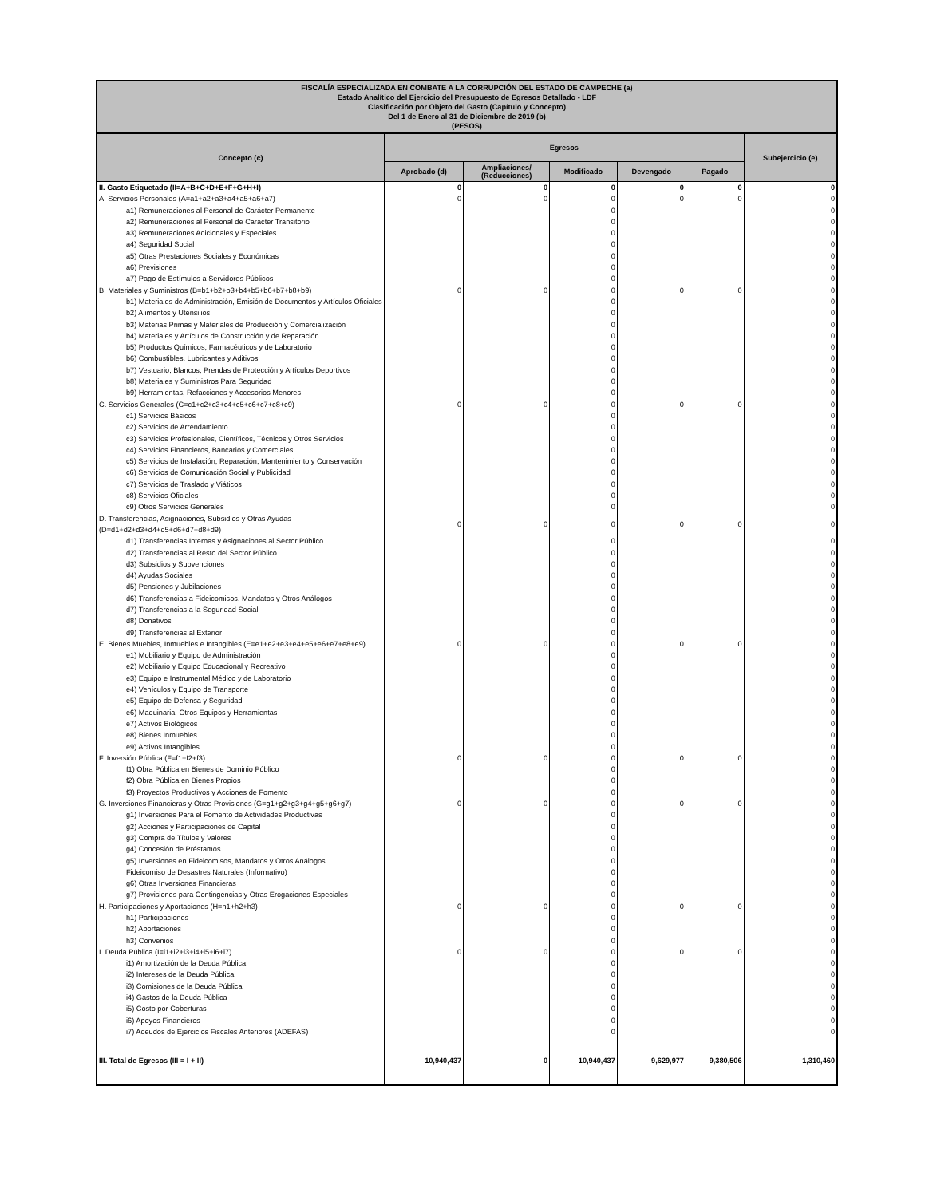| FISCALÍA ESPECIALIZADA EN COMBATE A LA CORRUPCIÓN DEL ESTADO DE CAMPECHE (a) Estado Analítico del Ejercicio del Presupuesto de Egresos Detallado - LDF Clasificación por Objeto del Gasto (Capítulo y Concepto) Del 1 de Enero al 31 de Diciembre de 2019 (b) (PESOS) | | | | | | |
| Concepto (c) | Egresos | | | | | Subejercicio (e) |
| | Aprobado (d) | Ampliaciones/ (Reducciones) | Modificado | Devengado | Pagado | |
| II. Gasto Etiquetado (II=A+B+C+D+E+F+G+H+I) | 0 | 0 | 0 | 0 | 0 | 0 |
| A. Servicios Personales (A=a1+a2+a3+a4+a5+a6+a7) | 0 | 0 | 0 | 0 | 0 | 0 |
| a1) Remuneraciones al Personal de Carácter Permanente | | | 0 | | | 0 |
| a2) Remuneraciones al Personal de Carácter Transitorio | | | 0 | | | 0 |
| a3) Remuneraciones Adicionales y Especiales | | | 0 | | | 0 |
| a4) Seguridad Social | | | 0 | | | 0 |
| a5) Otras Prestaciones Sociales y Económicas | | | 0 | | | 0 |
| a6) Previsiones | | | 0 | | | 0 |
| a7) Pago de Estímulos a Servidores Públicos | | | 0 | | | 0 |
| B. Materiales y Suministros (B=b1+b2+b3+b4+b5+b6+b7+b8+b9) | 0 | 0 | 0 | 0 | 0 | 0 |
| b1) Materiales de Administración, Emisión de Documentos y Artículos Oficiales | | | 0 | | | 0 |
| b2) Alimentos y Utensilios | | | 0 | | | 0 |
| b3) Materias Primas y Materiales de Producción y Comercialización | | | 0 | | | 0 |
| b4) Materiales y Artículos de Construcción y de Reparación | | | 0 | | | 0 |
| b5) Productos Químicos, Farmacéuticos y de Laboratorio | | | 0 | | | 0 |
| b6) Combustibles, Lubricantes y Aditivos | | | 0 | | | 0 |
| b7) Vestuario, Blancos, Prendas de Protección y Artículos Deportivos | | | 0 | | | 0 |
| b8) Materiales y Suministros Para Seguridad | | | 0 | | | 0 |
| b9) Herramientas, Refacciones y Accesorios Menores | | | 0 | | | 0 |
| C. Servicios Generales (C=c1+c2+c3+c4+c5+c6+c7+c8+c9) | 0 | 0 | 0 | 0 | 0 | 0 |
| c1) Servicios Básicos | | | 0 | | | 0 |
| c2) Servicios de Arrendamiento | | | 0 | | | 0 |
| c3) Servicios Profesionales, Científicos, Técnicos y Otros Servicios | | | 0 | | | 0 |
| c4) Servicios Financieros, Bancarios y Comerciales | | | 0 | | | 0 |
| c5) Servicios de Instalación, Reparación, Mantenimiento y Conservación | | | 0 | | | 0 |
| c6) Servicios de Comunicación Social y Publicidad | | | 0 | | | 0 |
| c7) Servicios de Traslado y Viáticos | | | 0 | | | 0 |
| c8) Servicios Oficiales | | | 0 | | | 0 |
| c9) Otros Servicios Generales | | | 0 | | | 0 |
| D. Transferencias, Asignaciones, Subsidios y Otras Ayudas (D=d1+d2+d3+d4+d5+d6+d7+d8+d9) | 0 | 0 | 0 | 0 | 0 | 0 |
| d1) Transferencias Internas y Asignaciones al Sector Público | | | 0 | | | 0 |
| d2) Transferencias al Resto del Sector Público | | | 0 | | | 0 |
| d3) Subsidios y Subvenciones | | | 0 | | | 0 |
| d4) Ayudas Sociales | | | 0 | | | 0 |
| d5) Pensiones y Jubilaciones | | | 0 | | | 0 |
| d6) Transferencias a Fideicomisos, Mandatos y Otros Análogos | | | 0 | | | 0 |
| d7) Transferencias a la Seguridad Social | | | 0 | | | 0 |
| d8) Donativos | | | 0 | | | 0 |
| d9) Transferencias al Exterior | | | 0 | | | 0 |
| E. Bienes Muebles, Inmuebles e Intangibles (E=e1+e2+e3+e4+e5+e6+e7+e8+e9) | 0 | 0 | 0 | 0 | 0 | 0 |
| e1) Mobiliario y Equipo de Administración | | | 0 | | | 0 |
| e2) Mobiliario y Equipo Educacional y Recreativo | | | 0 | | | 0 |
| e3) Equipo e Instrumental Médico y de Laboratorio | | | 0 | | | 0 |
| e4) Vehículos y Equipo de Transporte | | | 0 | | | 0 |
| e5) Equipo de Defensa y Seguridad | | | 0 | | | 0 |
| e6) Maquinaria, Otros Equipos y Herramientas | | | 0 | | | 0 |
| e7) Activos Biológicos | | | 0 | | | 0 |
| e8) Bienes Inmuebles | | | 0 | | | 0 |
| e9) Activos Intangibles | | | 0 | | | 0 |
| F. Inversión Pública (F=f1+f2+f3) | 0 | 0 | 0 | 0 | 0 | 0 |
| f1) Obra Pública en Bienes de Dominio Público | | | 0 | | | 0 |
| f2) Obra Pública en Bienes Propios | | | 0 | | | 0 |
| f3) Proyectos Productivos y Acciones de Fomento | | | 0 | | | 0 |
| G. Inversiones Financieras y Otras Provisiones (G=g1+g2+g3+g4+g5+g6+g7) | 0 | 0 | 0 | 0 | 0 | 0 |
| g1) Inversiones Para el Fomento de Actividades Productivas | | | 0 | | | 0 |
| g2) Acciones y Participaciones de Capital | | | 0 | | | 0 |
| g3) Compra de Títulos y Valores | | | 0 | | | 0 |
| g4) Concesión de Préstamos | | | 0 | | | 0 |
| g5) Inversiones en Fideicomisos, Mandatos y Otros Análogos | | | 0 | | | 0 |
| Fideicomiso de Desastres Naturales (Informativo) | | | 0 | | | 0 |
| g6) Otras Inversiones Financieras | | | 0 | | | 0 |
| g7) Provisiones para Contingencias y Otras Erogaciones Especiales | | | 0 | | | 0 |
| H. Participaciones y Aportaciones (H=h1+h2+h3) | 0 | 0 | 0 | 0 | 0 | 0 |
| h1) Participaciones | | | 0 | | | 0 |
| h2) Aportaciones | | | 0 | | | 0 |
| h3) Convenios | | | 0 | | | 0 |
| I. Deuda Pública (I=i1+i2+i3+i4+i5+i6+i7) | 0 | 0 | 0 | 0 | 0 | 0 |
| i1) Amortización de la Deuda Pública | | | 0 | | | 0 |
| i2) Intereses de la Deuda Pública | | | 0 | | | 0 |
| i3) Comisiones de la Deuda Pública | | | 0 | | | 0 |
| i4) Gastos de la Deuda Pública | | | 0 | | | 0 |
| i5) Costo por Coberturas | | | 0 | | | 0 |
| i6) Apoyos Financieros | | | 0 | | | 0 |
| i7) Adeudos de Ejercicios Fiscales Anteriores (ADEFAS) | | | 0 | | | 0 |
| III. Total de Egresos (III = I + II) | 10,940,437 | 0 | 10,940,437 | 9,629,977 | 9,380,506 | 1,310,460 |